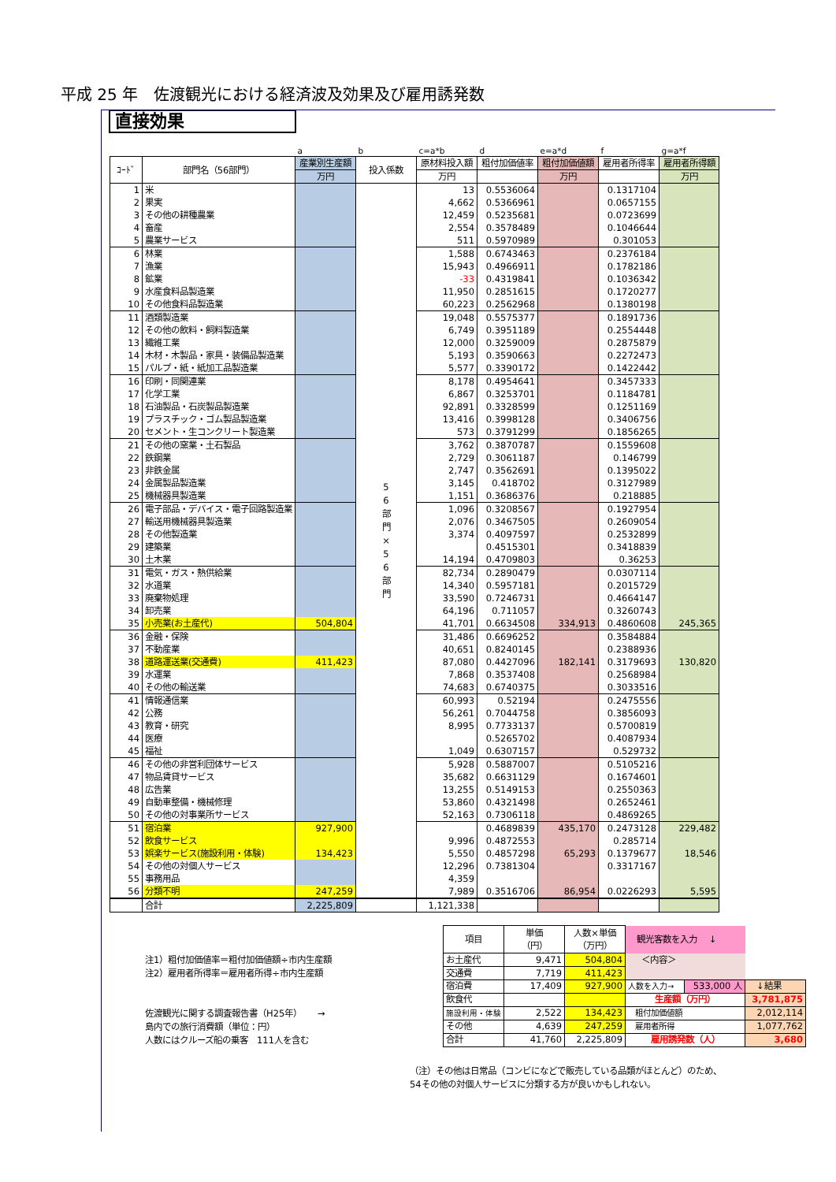平成 25 年　佐渡観光における経済波及効果及び雇用誘発数
直接効果
| | | a | b | c=a*b | d | e=a*d | f | g=a*f |
| ｺｰﾄﾞ | 部門名（56部門） | 産業別生産額 | 投入係数 | 原材料投入額 | 粗付加価値率 | 粗付加価値額 | 雇用者所得率 | 雇用者所得額 |
| | | 万円 | | 万円 | | 万円 | | 万円 |
| 1 | 米 | | 5 6 部 門 × 5 6 部 門 | 13 | 0.5536064 | | 0.1317104 | |
| 2 | 果実 | | | 4,662 | 0.5366961 | | 0.0657155 | |
| 3 | その他の耕種農業 | | | 12,459 | 0.5235681 | | 0.0723699 | |
| 4 | 畜産 | | | 2,554 | 0.3578489 | | 0.1046644 | |
| 5 | 農業サービス | | | 511 | 0.5970989 | | 0.301053 | |
| 6 | 林業 | | | 1,588 | 0.6743463 | | 0.2376184 | |
| 7 | 漁業 | | | 15,943 | 0.4966911 | | 0.1782186 | |
| 8 | 鉱業 | | | -33 | 0.4319841 | | 0.1036342 | |
| 9 | 水産食料品製造業 | | | 11,950 | 0.2851615 | | 0.1720277 | |
| 10 | その他食料品製造業 | | | 60,223 | 0.2562968 | | 0.1380198 | |
| 11 | 酒類製造業 | | | 19,048 | 0.5575377 | | 0.1891736 | |
| 12 | その他の飲料・飼料製造業 | | | 6,749 | 0.3951189 | | 0.2554448 | |
| 13 | 繊維工業 | | | 12,000 | 0.3259009 | | 0.2875879 | |
| 14 | 木材・木製品・家具・装備品製造業 | | | 5,193 | 0.3590663 | | 0.2272473 | |
| 15 | パルプ・紙・紙加工品製造業 | | | 5,577 | 0.3390172 | | 0.1422442 | |
| 16 | 印刷・同関連業 | | | 8,178 | 0.4954641 | | 0.3457333 | |
| 17 | 化学工業 | | | 6,867 | 0.3253701 | | 0.1184781 | |
| 18 | 石油製品・石炭製品製造業 | | | 92,891 | 0.3328599 | | 0.1251169 | |
| 19 | プラスチック・ゴム製品製造業 | | | 13,416 | 0.3998128 | | 0.3406756 | |
| 20 | セメント・生コンクリート製造業 | | | 573 | 0.3791299 | | 0.1856265 | |
| 21 | その他の窯業・土石製品 | | | 3,762 | 0.3870787 | | 0.1559608 | |
| 22 | 鉄鋼業 | | | 2,729 | 0.3061187 | | 0.146799 | |
| 23 | 非鉄金属 | | | 2,747 | 0.3562691 | | 0.1395022 | |
| 24 | 金属製品製造業 | | | 3,145 | 0.418702 | | 0.3127989 | |
| 25 | 機械器具製造業 | | | 1,151 | 0.3686376 | | 0.218885 | |
| 26 | 電子部品・デバイス・電子回路製造業 | | | 1,096 | 0.3208567 | | 0.1927954 | |
| 27 | 輸送用機械器具製造業 | | | 2,076 | 0.3467505 | | 0.2609054 | |
| 28 | その他製造業 | | | 3,374 | 0.4097597 | | 0.2532899 | |
| 29 | 建築業 | | | | 0.4515301 | | 0.3418839 | |
| 30 | 土木業 | | | 14,194 | 0.4709803 | | 0.36253 | |
| 31 | 電気・ガス・熱供給業 | | | 82,734 | 0.2890479 | | 0.0307114 | |
| 32 | 水道業 | | | 14,340 | 0.5957181 | | 0.2015729 | |
| 33 | 廃棄物処理 | | | 33,590 | 0.7246731 | | 0.4664147 | |
| 34 | 卸売業 | | | 64,196 | 0.711057 | | 0.3260743 | |
| 35 | 小売業(お土産代) | 504,804 | | 41,701 | 0.6634508 | 334,913 | 0.4860608 | 245,365 |
| 36 | 金融・保険 | | | 31,486 | 0.6696252 | | 0.3584884 | |
| 37 | 不動産業 | | | 40,651 | 0.8240145 | | 0.2388936 | |
| 38 | 道路運送業(交通費) | 411,423 | | 87,080 | 0.4427096 | 182,141 | 0.3179693 | 130,820 |
| 39 | 水運業 | | | 7,868 | 0.3537408 | | 0.2568984 | |
| 40 | その他の輸送業 | | | 74,683 | 0.6740375 | | 0.3033516 | |
| 41 | 情報通信業 | | | 60,993 | 0.52194 | | 0.2475556 | |
| 42 | 公務 | | | 56,261 | 0.7044758 | | 0.3856093 | |
| 43 | 教育・研究 | | | 8,995 | 0.7733137 | | 0.5700819 | |
| 44 | 医療 | | | | 0.5265702 | | 0.4087934 | |
| 45 | 福祉 | | | 1,049 | 0.6307157 | | 0.529732 | |
| 46 | その他の非営利団体サービス | | | 5,928 | 0.5887007 | | 0.5105216 | |
| 47 | 物品賃貸サービス | | | 35,682 | 0.6631129 | | 0.1674601 | |
| 48 | 広告業 | | | 13,255 | 0.5149153 | | 0.2550363 | |
| 49 | 自動車整備・機械修理 | | | 53,860 | 0.4321498 | | 0.2652461 | |
| 50 | その他の対事業所サービス | | | 52,163 | 0.7306118 | | 0.4869265 | |
| 51 | 宿泊業 | 927,900 | | | 0.4689839 | 435,170 | 0.2473128 | 229,482 |
| 52 | 飲食サービス | | | 9,996 | 0.4872553 | | 0.285714 | |
| 53 | 娯楽サービス(施設利用・体験) | 134,423 | | 5,550 | 0.4857298 | 65,293 | 0.1379677 | 18,546 |
| 54 | その他の対個人サービス | | | 12,296 | 0.7381304 | | 0.3317167 | |
| 55 | 事務用品 | | | 4,359 | | | | |
| 56 | 分類不明 | 247,259 | | 7,989 | 0.3516706 | 86,954 | 0.0226293 | 5,595 |
| | 合計 | 2,225,809 | | 1,121,338 | | | | |
注1）粗付加価値率＝粗付加価値額÷市内生産額
注2）雇用者所得率＝雇用者所得÷市内生産額
佐渡観光に関する調査報告書（H25年）　　 →
島内での旅行消費額（単位：円）
人数にはクルーズ船の乗客　111人を含む
| 項目 | 単価 （円） | 人数×単価 （万円） | 観光客数を入力 ↓ | | |
| お土産代 | 9,471 | 504,804 | ＜内容＞ | | |
| 交通費 | 7,719 | 411,423 | | | |
| 宿泊費 | 17,409 | 927,900 | 人数を入力→ | 533,000 人 | ↓結果 |
| 飲食代 | | | 生産額（万円） | | 3,781,875 |
| 施設利用・体験 | 2,522 | 134,423 | 粗付加価値額 | | 2,012,114 |
| その他 | 4,639 | 247,259 | 雇用者所得 | | 1,077,762 |
| 合計 | 41,760 | 2,225,809 | 雇用誘発数（人） | | 3,680 |
（注）その他は日常品（コンビになどで販売している品類がほとんど）のため、
54その他の対個人サービスに分類する方が良いかもしれない。